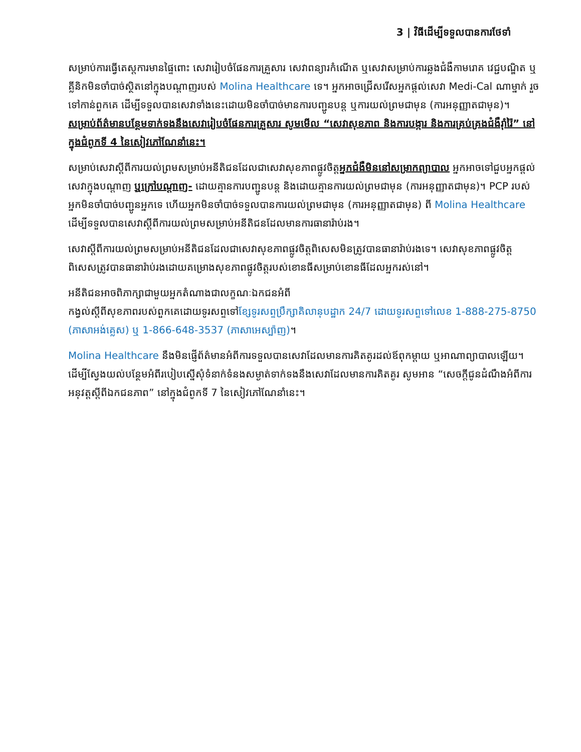3 | វិធីដើម្បីទទួលបានការថែទាំ
សម្រាប់ការធ្វើតេស្តការមានផ្ទៃពោះ សេវារៀបចំផែនការគ្រួសារ សេវាពន្យារកំណើត ឬសេវាសម្រាប់ការឆ្លងជំងឺកាមរោគ វេជ្ជបណ្ឌិត ឬគ្លីនិកមិនចាំបាច់ស្ថិតនៅក្នុងបណ្ដាញរបស់ Molina Healthcare ទេ។ អ្នកអាចជ្រើសរើសអ្នកផ្ដល់សេវា Medi-Cal ណាម្នាក់ រួចទៅកាន់ពួកគេ ដើម្បីទទួលបានសេវាទាំងនេះដោយមិនចាំបាច់មានការបញ្ជូនបន្ត ឬការយល់ព្រមជាមុន (ការអនុញ្ញាតជាមុន)។ សម្រាប់ព័ត៌មានបន្ថែមទាក់ទងនឹងសេវារៀបចំផែនការគ្រួសារ សូមមើល “សេវាសុខភាព និងការបង្ការ និងការគ្រប់គ្រងជំងឺរ៉ាំរ៉ៃ” នៅក្នុងជំពូកទី 4 នៃសៀវភៅណែនាំនេះ។
សម្រាប់សេវាស្ដីពីការយល់ព្រមសម្រាប់អនីតិជនដែលជាសេវាសុខភាពផ្លូវចិត្តអ្នកជំងឺមិននៅសម្រាកព្យាបាល អ្នកអាចទៅជួបអ្នកផ្ដល់សេវាក្នុងបណ្ដាញ ឬក្រៅបណ្ដាញ- ដោយគ្មានការបញ្ជូនបន្ត និងដោយគ្មានការយល់ព្រមជាមុន (ការអនុញ្ញាតជាមុន)។ PCP របស់អ្នកមិនចាំបាច់បញ្ជូនអ្នកទេ ហើយអ្នកមិនចាំបាច់ទទួលបានការយល់ព្រមជាមុន (ការអនុញ្ញាតជាមុន) ពី Molina Healthcare ដើម្បីទទួលបានសេវាស្ដីពីការយល់ព្រមសម្រាប់អនីតិជនដែលមានការធានារ៉ាប់រង។
សេវាស្ដីពីការយល់ព្រមសម្រាប់អនីតិជនដែលជាសេវាសុខភាពផ្លូវចិត្តពិសេសមិនត្រូវបានធានារ៉ាប់រងទេ។ សេវាសុខភាពផ្លូវចិត្តពិសេសត្រូវបានធានារ៉ាប់រងដោយគម្រោងសុខភាពផ្លូវចិត្តរបស់ខោនធីសម្រាប់ខោនធីដែលអ្នករស់នៅ។
អនីតិជនអាចពិភាក្សាជាមួយអ្នកតំណាងជាលក្ខណៈឯកជនអំពី
កង្វល់ស្ដីពីសុខភាពរបស់ពួកគេដោយទូរសព្ទទៅខ្សែទូរសព្ទប្រឹក្សាគិលានុបដ្ឋាក 24/7 ដោយទូរសព្ទទៅលេខ 1-888-275-8750 (ភាសាអង់គ្លេស) ឬ 1-866-648-3537 (ភាសាអេស្ប៉ាញ)។
Molina Healthcare នឹងមិនផ្ញើព័ត៌មានអំពីការទទួលបានសេវាដែលមានការគិតគូរដល់ឪពុកម្ដាយ ឬអាណាព្យាបាលឡើយ។
ដើម្បីស្វែងយល់បន្ថែមអំពីរបៀបស្នើសុំទំនាក់ទំនងសម្ងាត់ទាក់ទងនឹងសេវាដែលមានការគិតគូរ សូមអាន “សេចក្ដីជូនដំណឹងអំពីការអនុវត្តស្ដីពីឯកជនភាព” នៅក្នុងជំពូកទី 7 នៃសៀវភៅណែនាំនេះ។